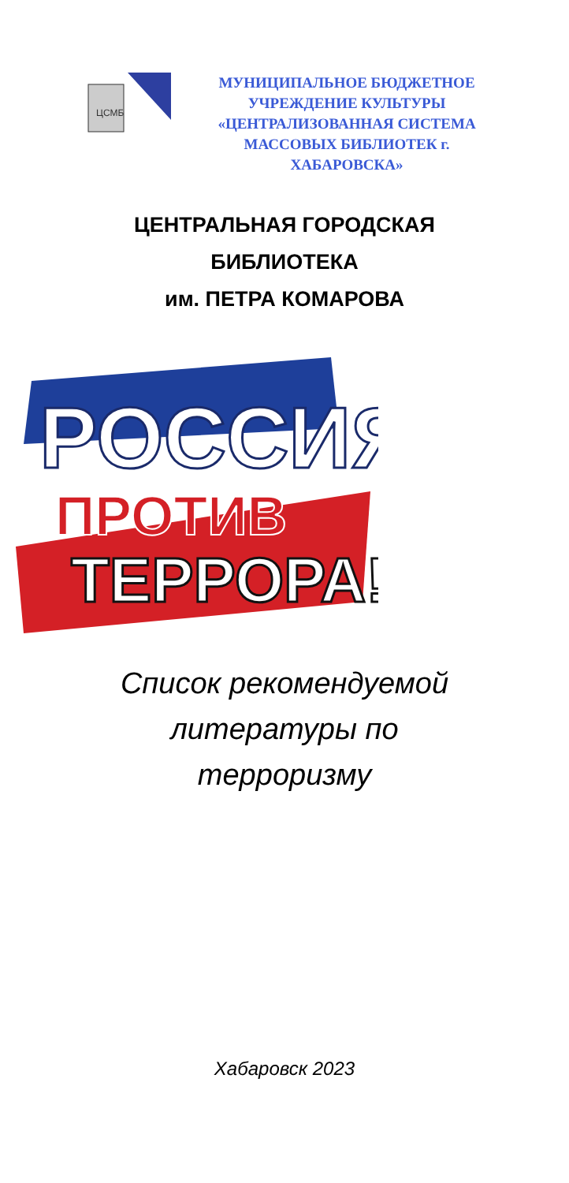ЦСМБ
МУНИЦИПАЛЬНОЕ БЮДЖЕТНОЕ
УЧРЕЖДЕНИЕ КУЛЬТУРЫ
«ЦЕНТРАЛИЗОВАННАЯ СИСТЕМА
МАССОВЫХ БИБЛИОТЕК г.
ХАБАРОВСКА»
ЦЕНТРАЛЬНАЯ ГОРОДСКАЯ
БИБЛИОТЕКА
им. ПЕТРА КОМАРОВА
РОССИЯ
ПРОТИВ
ТЕРРОРА!
Список рекомендуемой
литературы по
терроризму
Хабаровск 2023